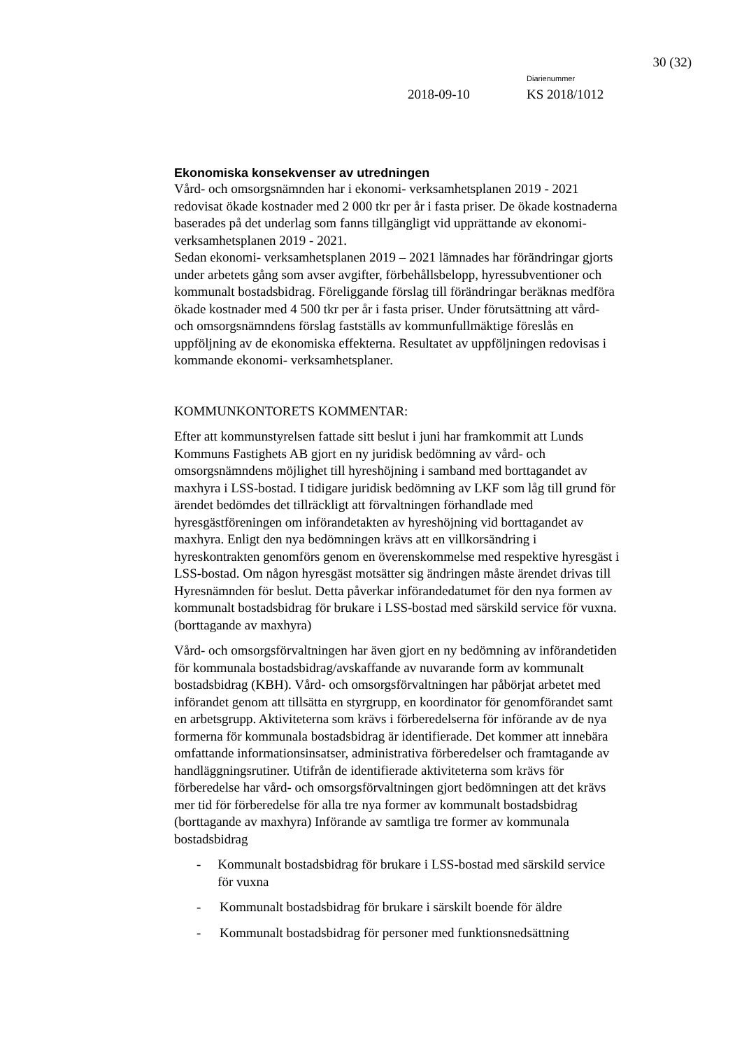30 (32)
2018-09-10
Diarienummer
KS 2018/1012
Ekonomiska konsekvenser av utredningen
Vård- och omsorgsnämnden har i ekonomi- verksamhetsplanen 2019 - 2021 redovisat ökade kostnader med 2 000 tkr per år i fasta priser. De ökade kostnaderna baserades på det underlag som fanns tillgängligt vid upprättande av ekonomi- verksamhetsplanen 2019 - 2021.
Sedan ekonomi- verksamhetsplanen 2019 – 2021 lämnades har förändringar gjorts under arbetets gång som avser avgifter, förbehållsbelopp, hyressubventioner och kommunalt bostadsbidrag. Föreliggande förslag till förändringar beräknas medföra ökade kostnader med 4 500 tkr per år i fasta priser. Under förutsättning att vård- och omsorgsnämndens förslag fastställs av kommunfullmäktige föreslås en uppföljning av de ekonomiska effekterna. Resultatet av uppföljningen redovisas i kommande ekonomi- verksamhetsplaner.
KOMMUNKONTORETS KOMMENTAR:
Efter att kommunstyrelsen fattade sitt beslut i juni har framkommit att Lunds Kommuns Fastighets AB gjort en ny juridisk bedömning av vård- och omsorgsnämndens möjlighet till hyreshöjning i samband med borttagandet av maxhyra i LSS-bostad. I tidigare juridisk bedömning av LKF som låg till grund för ärendet bedömdes det tillräckligt att förvaltningen förhandlade med hyresgästföreningen om införandetakten av hyreshöjning vid borttagandet av maxhyra. Enligt den nya bedömningen krävs att en villkorsändring i hyreskontrakten genomförs genom en överenskommelse med respektive hyresgäst i LSS-bostad. Om någon hyresgäst motsätter sig ändringen måste ärendet drivas till Hyresnämnden för beslut. Detta påverkar införandedatumet för den nya formen av kommunalt bostadsbidrag för brukare i LSS-bostad med särskild service för vuxna. (borttagande av maxhyra)
Vård- och omsorgsförvaltningen har även gjort en ny bedömning av införandetiden för kommunala bostadsbidrag/avskaffande av nuvarande form av kommunalt bostadsbidrag (KBH). Vård- och omsorgsförvaltningen har påbörjat arbetet med införandet genom att tillsätta en styrgrupp, en koordinator för genomförandet samt en arbetsgrupp. Aktiviteterna som krävs i förberedelserna för införande av de nya formerna för kommunala bostadsbidrag är identifierade. Det kommer att innebära omfattande informationsinsatser, administrativa förberedelser och framtagande av handläggningsrutiner. Utifrån de identifierade aktiviteterna som krävs för förberedelse har vård- och omsorgsförvaltningen gjort bedömningen att det krävs mer tid för förberedelse för alla tre nya former av kommunalt bostadsbidrag (borttagande av maxhyra) Införande av samtliga tre former av kommunala bostadsbidrag
- Kommunalt bostadsbidrag för brukare i LSS-bostad med särskild service för vuxna
- Kommunalt bostadsbidrag för brukare i särskilt boende för äldre
- Kommunalt bostadsbidrag för personer med funktionsnedsättning